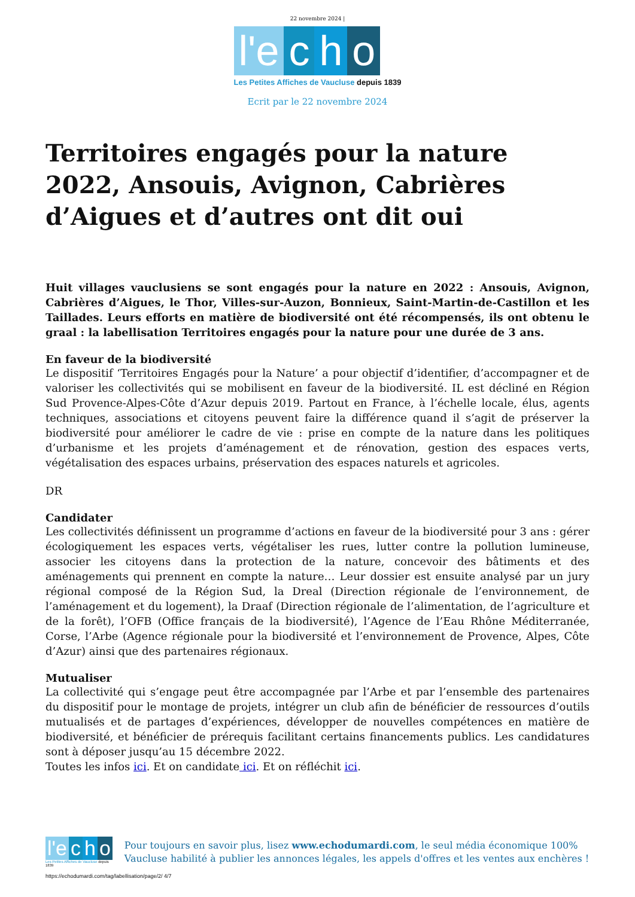22 novembre 2024 |
l'e c h o
Les Petites Affiches de Vaucluse depuis 1839
Ecrit par le 22 novembre 2024
Territoires engagés pour la nature 2022, Ansouis, Avignon, Cabrières d’Aigues et d’autres ont dit oui
Huit villages vauclusiens se sont engagés pour la nature en 2022 : Ansouis, Avignon, Cabrières d’Aigues, le Thor, Villes-sur-Auzon, Bonnieux, Saint-Martin-de-Castillon et les Taillades. Leurs efforts en matière de biodiversité ont été récompensés, ils ont obtenu le graal : la labellisation Territoires engagés pour la nature pour une durée de 3 ans.
En faveur de la biodiversité
Le dispositif ‘Territoires Engagés pour la Nature’ a pour objectif d’identifier, d’accompagner et de valoriser les collectivités qui se mobilisent en faveur de la biodiversité. IL est décliné en Région Sud Provence-Alpes-Côte d’Azur depuis 2019. Partout en France, à l’échelle locale, élus, agents techniques, associations et citoyens peuvent faire la différence quand il s’agit de préserver la biodiversité pour améliorer le cadre de vie : prise en compte de la nature dans les politiques d’urbanisme et les projets d’aménagement et de rénovation, gestion des espaces verts, végétalisation des espaces urbains, préservation des espaces naturels et agricoles.
DR
Candidater
Les collectivités définissent un programme d’actions en faveur de la biodiversité pour 3 ans : gérer écologiquement les espaces verts, végétaliser les rues, lutter contre la pollution lumineuse, associer les citoyens dans la protection de la nature, concevoir des bâtiments et des aménagements qui prennent en compte la nature… Leur dossier est ensuite analysé par un jury régional composé de la Région Sud, la Dreal (Direction régionale de l’environnement, de l’aménagement et du logement), la Draaf (Direction régionale de l’alimentation, de l’agriculture et de la forêt), l’OFB (Office français de la biodiversité), l’Agence de l’Eau Rhône Méditerranée, Corse, l’Arbe (Agence régionale pour la biodiversité et l’environnement de Provence, Alpes, Côte d’Azur) ainsi que des partenaires régionaux.
Mutualiser
La collectivité qui s’engage peut être accompagnée par l’Arbe et par l’ensemble des partenaires du dispositif pour le montage de projets, intégrer un club afin de bénéficier de ressources d’outils mutualisés et de partages d’expériences, développer de nouvelles compétences en matière de biodiversité, et bénéficier de prérequis facilitant certains financements publics. Les candidatures sont à déposer jusqu’au 15 décembre 2022.
Toutes les infos ici. Et on candidate ici. Et on réfléchit ici.
l'e c h o
Les Petites Affiches de Vaucluse depuis 1839
Pour toujours en savoir plus, lisez www.echodumardi.com, le seul média économique 100% Vaucluse habilité à publier les annonces légales, les appels d'offres et les ventes aux enchères !
https://echodumardi.com/tag/labellisation/page/2/ 4/7